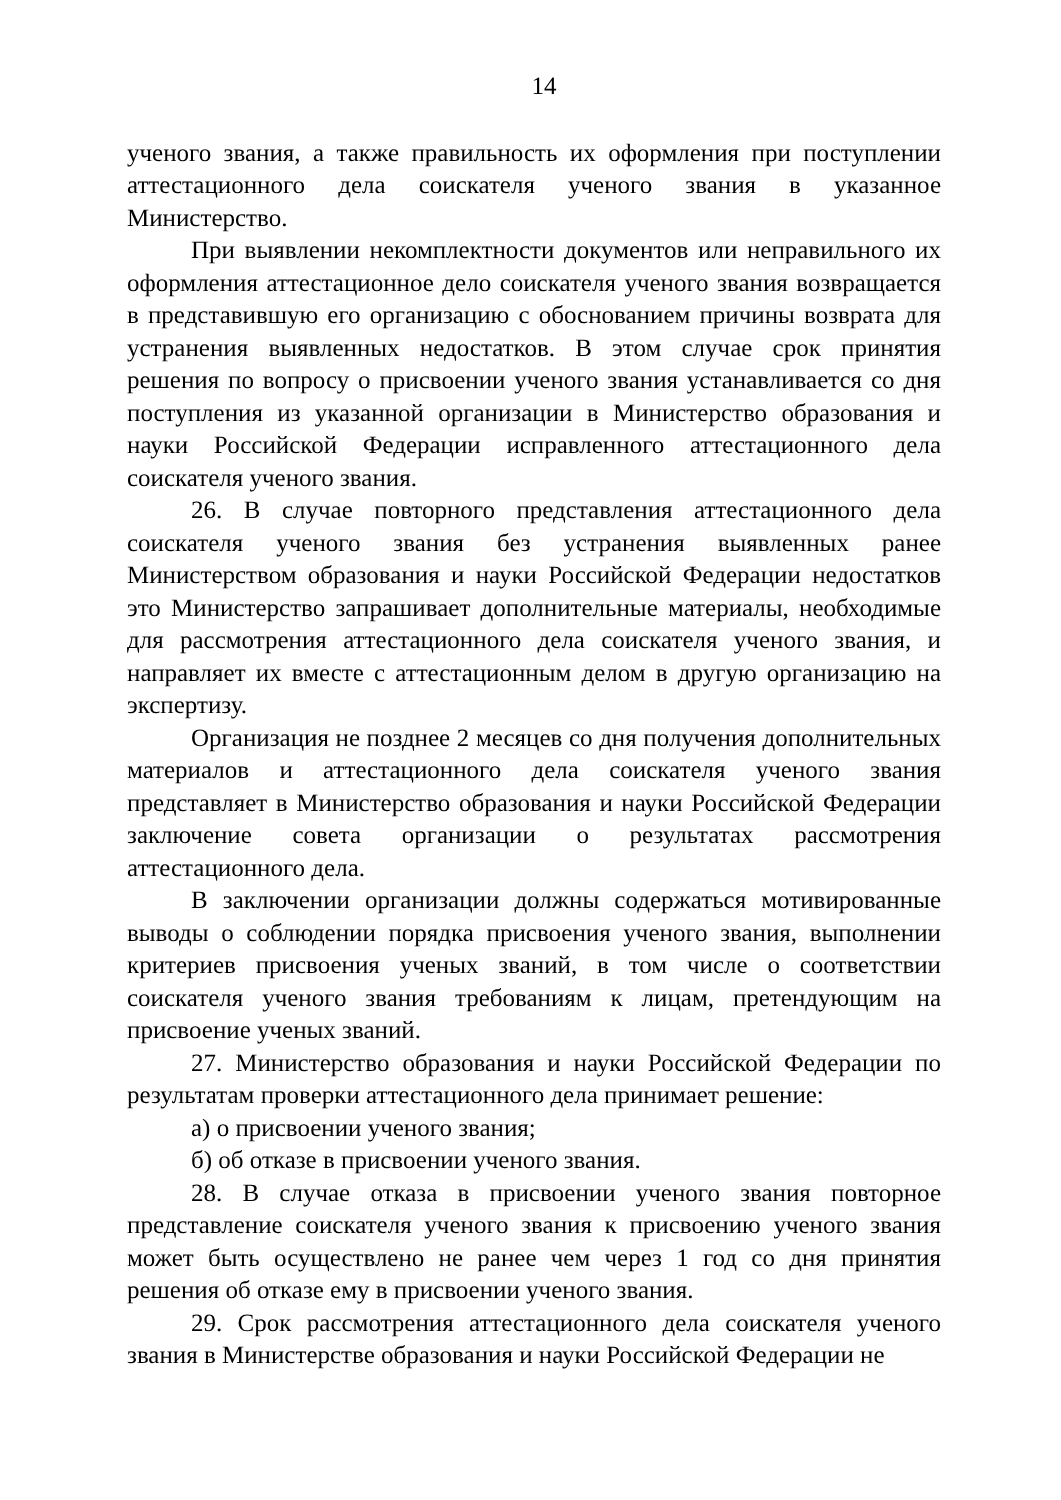14
ученого звания, а также правильность их оформления при поступлении аттестационного дела соискателя ученого звания в указанное Министерство.
При выявлении некомплектности документов или неправильного их оформления аттестационное дело соискателя ученого звания возвращается в представившую его организацию с обоснованием причины возврата для устранения выявленных недостатков. В этом случае срок принятия решения по вопросу о присвоении ученого звания устанавливается со дня поступления из указанной организации в Министерство образования и науки Российской Федерации исправленного аттестационного дела соискателя ученого звания.
26. В случае повторного представления аттестационного дела соискателя ученого звания без устранения выявленных ранее Министерством образования и науки Российской Федерации недостатков это Министерство запрашивает дополнительные материалы, необходимые для рассмотрения аттестационного дела соискателя ученого звания, и направляет их вместе с аттестационным делом в другую организацию на экспертизу.
Организация не позднее 2 месяцев со дня получения дополнительных материалов и аттестационного дела соискателя ученого звания представляет в Министерство образования и науки Российской Федерации заключение совета организации о результатах рассмотрения аттестационного дела.
В заключении организации должны содержаться мотивированные выводы о соблюдении порядка присвоения ученого звания, выполнении критериев присвоения ученых званий, в том числе о соответствии соискателя ученого звания требованиям к лицам, претендующим на присвоение ученых званий.
27. Министерство образования и науки Российской Федерации по результатам проверки аттестационного дела принимает решение:
а) о присвоении ученого звания;
б) об отказе в присвоении ученого звания.
28. В случае отказа в присвоении ученого звания повторное представление соискателя ученого звания к присвоению ученого звания может быть осуществлено не ранее чем через 1 год со дня принятия решения об отказе ему в присвоении ученого звания.
29. Срок рассмотрения аттестационного дела соискателя ученого звания в Министерстве образования и науки Российской Федерации не